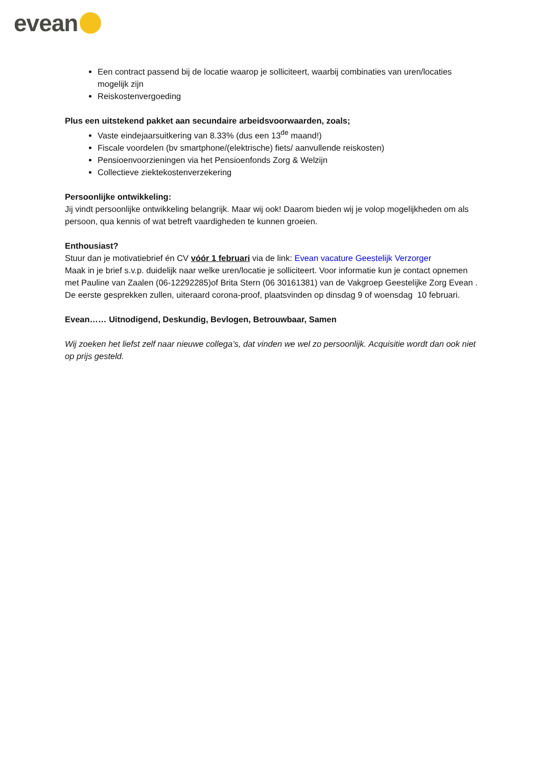evean
Een contract passend bij de locatie waarop je solliciteert, waarbij combinaties van uren/locaties mogelijk zijn
Reiskostenvergoeding
Plus een uitstekend pakket aan secundaire arbeidsvoorwaarden, zoals;
Vaste eindejaarsuitkering van 8.33% (dus een 13<sup>de</sup> maand!)
Fiscale voordelen (bv smartphone/(elektrische) fiets/ aanvullende reiskosten)
Pensioenvoorzieningen via het Pensioenfonds Zorg & Welzijn
Collectieve ziektekostenverzekering
Persoonlijke ontwikkeling:
Jij vindt persoonlijke ontwikkeling belangrijk. Maar wij ook! Daarom bieden wij je volop mogelijkheden om als persoon, qua kennis of wat betreft vaardigheden te kunnen groeien.
Enthousiast?
Stuur dan je motivatiebrief én CV vóór 1 februari via de link: Evean vacature Geestelijk Verzorger
Maak in je brief s.v.p. duidelijk naar welke uren/locatie je solliciteert. Voor informatie kun je contact opnemen met Pauline van Zaalen (06-12292285)of Brita Stern (06 30161381) van de Vakgroep Geestelijke Zorg Evean .
De eerste gesprekken zullen, uiteraard corona-proof, plaatsvinden op dinsdag 9 of woensdag 10 februari.
Evean…… Uitnodigend, Deskundig, Bevlogen, Betrouwbaar, Samen
Wij zoeken het liefst zelf naar nieuwe collega’s, dat vinden we wel zo persoonlijk. Acquisitie wordt dan ook niet op prijs gesteld.